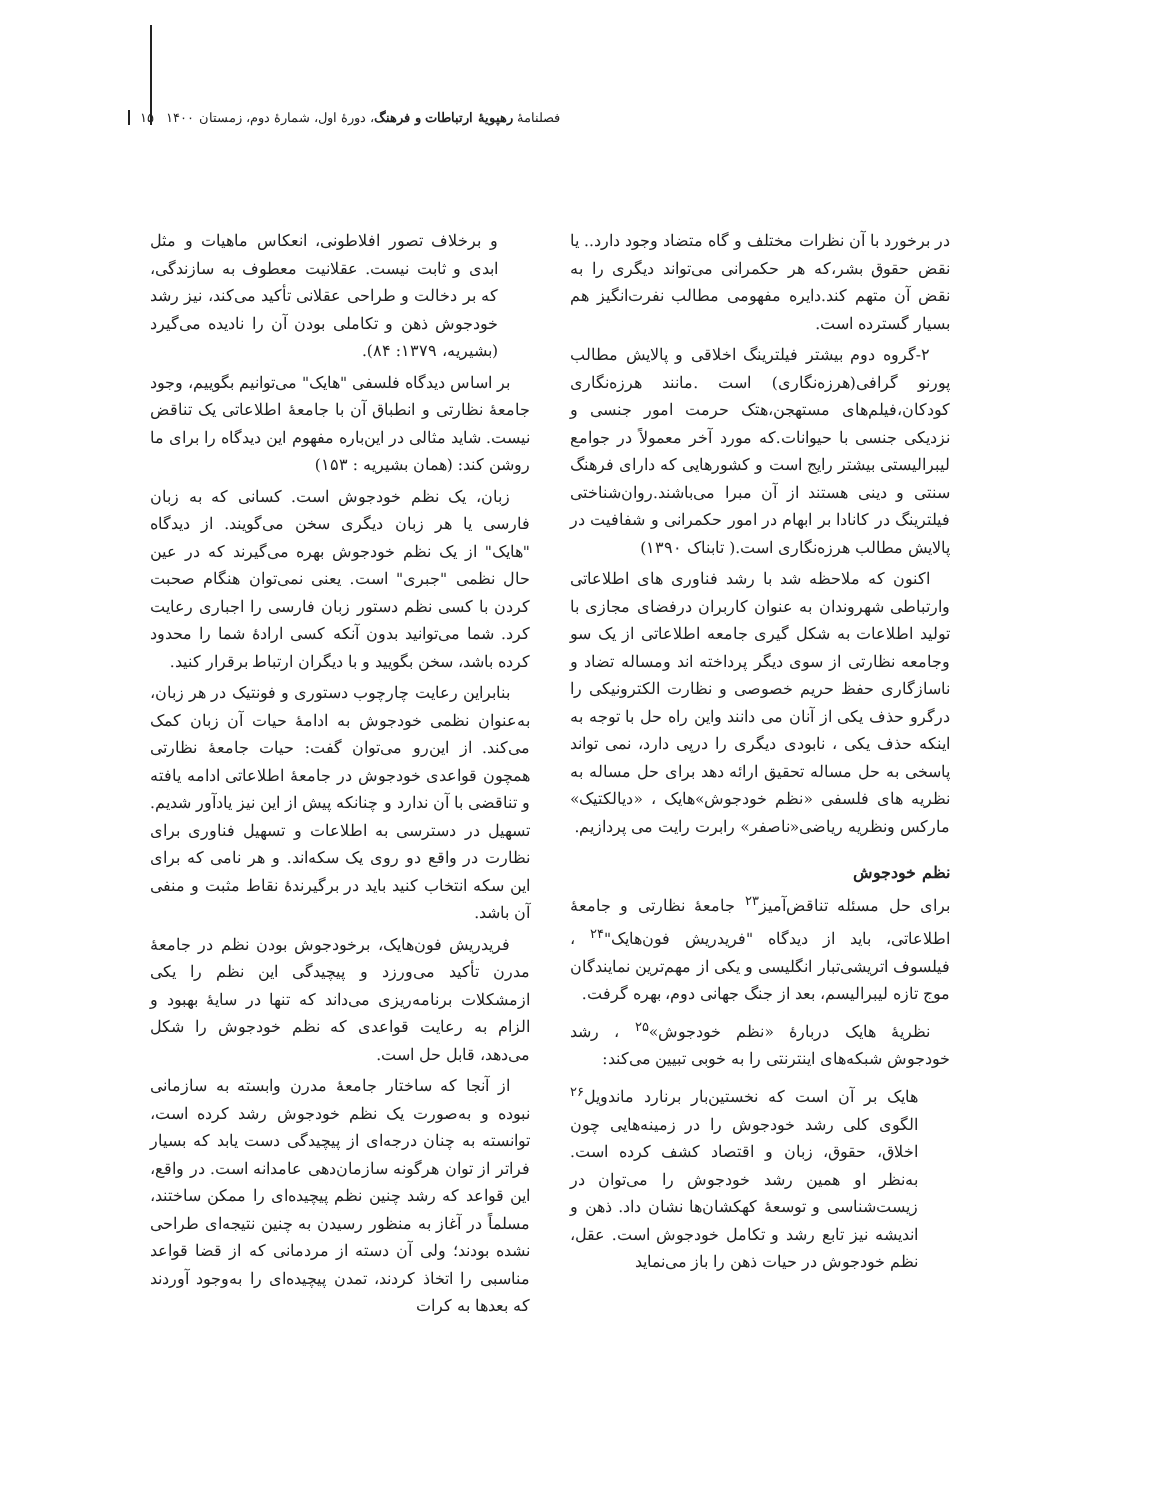فصلنامهٔ رهپویهٔ ارتباطات و فرهنگ، دورهٔ اول، شمارهٔ دوم، زمستان ۱۴۰۰ ۱۵
در برخورد با آن نظرات مختلف و گاه متضاد وجود دارد.. یا نقض حقوق بشر،که هر حکمرانی می‌تواند دیگری را به نقض آن متهم کند.دایره مفهومی مطالب نفرت‌انگیز هم بسیار گسترده است.
۲-گروه دوم بیشتر فیلترینگ اخلاقی و پالایش مطالب پورنو گرافی(هرزه‌نگاری) است .مانند هرزه‌نگاری کودکان،فیلم‌های مستهجن،هتک حرمت امور جنسی و نزدیکی جنسی با حیوانات.که مورد آخر معمولاً در جوامع لیبرالیستی بیشتر رایج است و کشورهایی که دارای فرهنگ سنتی و دینی هستند از آن مبرا می‌باشند.روان‌شناختی فیلترینگ در کانادا بر ابهام در امور حکمرانی و شفافیت در پالایش مطالب هرزه‌نگاری است.( تابناک ۱۳۹۰)
اکنون که ملاحظه شد با رشد فناوری های اطلاعاتی وارتباطی شهروندان به عنوان کاربران درفضای مجازی با تولید اطلاعات به شکل گیری جامعه اطلاعاتی از یک سو وجامعه نظارتی از سوی دیگر پرداخته اند ومساله تضاد و ناسازگاری حفظ حریم خصوصی و نظارت الکترونیکی را درگرو حذف یکی از آنان می دانند واین راه حل با توجه به اینکه حذف یکی ، نابودی دیگری را درپی دارد، نمی تواند پاسخی به حل مساله تحقیق ارائه دهد برای حل مساله به نظریه های فلسفی «نظم خودجوش»هایک ، «دیالکتیک» مارکس ونظریه ریاضی«ناصفر» رابرت رایت می پردازیم.
نظم خودجوش
برای حل مسئله تناقض‌آمیز<sup>۲۳</sup> جامعهٔ نظارتی و جامعهٔ اطلاعاتی، باید از دیدگاه "فریدریش فون‌هایک"<sup>۲۴</sup> ، فیلسوف اتریشی‌تبار انگلیسی و یکی از مهم‌ترین نمایندگان موج تازه لیبرالیسم، بعد از جنگ جهانی دوم، بهره گرفت.
نظریهٔ هایک دربارهٔ «نظم خودجوش»<sup>۲۵</sup> ، رشد خودجوش شبکه‌های اینترنتی را به خوبی تبیین می‌کند:
هایک بر آن است که نخستین‌بار برنارد ماندویل<sup>۲۶</sup> الگوی کلی رشد خودجوش را در زمینه‌هایی چون اخلاق، حقوق، زبان و اقتصاد کشف کرده است. به‌نظر او همین رشد خودجوش را می‌توان در زیست‌شناسی و توسعهٔ کهکشان‌ها نشان داد. ذهن و اندیشه نیز تابع رشد و تکامل خودجوش است. عقل، نظم خودجوش در حیات ذهن را باز می‌نماید
و برخلاف تصور افلاطونی، انعکاس ماهیات و مثل ابدی و ثابت نیست. عقلانیت معطوف به سازندگی، که بر دخالت و طراحی عقلانی تأکید می‌کند، نیز رشد خودجوش ذهن و تکاملی بودن آن را نادیده می‌گیرد (بشیریه، ۱۳۷۹: ۸۴).
بر اساس دیدگاه فلسفی "هایک" می‌توانیم بگوییم، وجود جامعهٔ نظارتی و انطباق آن با جامعهٔ اطلاعاتی یک تناقض نیست. شاید مثالی در این‌باره مفهوم این دیدگاه را برای ما روشن کند: (همان بشیریه : ۱۵۳)
زبان، یک نظم خودجوش است. کسانی که به زبان فارسی یا هر زبان دیگری سخن می‌گویند. از دیدگاه "هایک" از یک نظم خودجوش بهره می‌گیرند که در عین حال نظمی "جبری" است. یعنی نمی‌توان هنگام صحبت کردن با کسی نظم دستور زبان فارسی را اجباری رعایت کرد. شما می‌توانید بدون آنکه کسی ارادهٔ شما را محدود کرده باشد، سخن بگویید و با دیگران ارتباط برقرار کنید.
بنابراین رعایت چارچوب دستوری و فونتیک در هر زبان، به‌عنوان نظمی خودجوش به ادامهٔ حیات آن زبان کمک می‌کند. از این‌رو می‌توان گفت: حیات جامعهٔ نظارتی همچون قواعدی خودجوش در جامعهٔ اطلاعاتی ادامه یافته و تناقضی با آن ندارد و چنانکه پیش از این نیز یادآور شدیم. تسهیل در دسترسی به اطلاعات و تسهیل فناوری برای نظارت در واقع دو روی یک سکه‌اند. و هر نامی که برای این سکه انتخاب کنید باید در برگیرندهٔ نقاط مثبت و منفی آن باشد.
فریدریش فون‌هایک، برخودجوش بودن نظم در جامعهٔ مدرن تأکید می‌ورزد و پیچیدگی این نظم را یکی ازمشکلات برنامه‌ریزی می‌داند که تنها در سایهٔ بهبود و الزام به رعایت قواعدی که نظم خودجوش را شکل می‌دهد، قابل حل است.
از آنجا که ساختار جامعهٔ مدرن وابسته به سازمانی نبوده و به‌صورت یک نظم خودجوش رشد کرده است، توانسته به چنان درجه‌ای از پیچیدگی دست یابد که بسیار فراتر از توان هرگونه سازمان‌دهی عامدانه است. در واقع، این قواعد که رشد چنین نظم پیچیده‌ای را ممکن ساختند، مسلماً در آغاز به منظور رسیدن به چنین نتیجه‌ای طراحی نشده بودند؛ ولی آن دسته از مردمانی که از قضا قواعد مناسبی را اتخاذ کردند، تمدن پیچیده‌ای را به‌وجود آوردند که بعدها به کرات